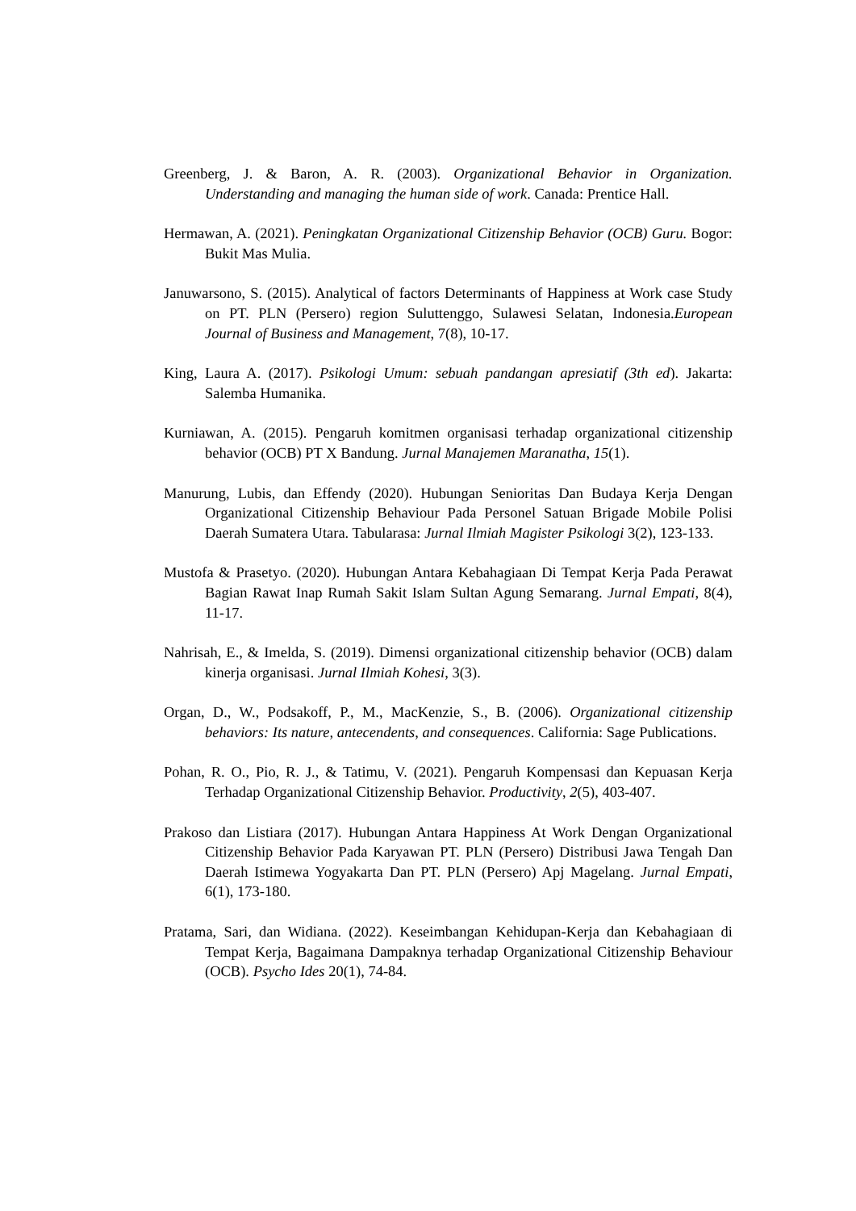Greenberg, J. & Baron, A. R. (2003). Organizational Behavior in Organization. Understanding and managing the human side of work. Canada: Prentice Hall.
Hermawan, A. (2021). Peningkatan Organizational Citizenship Behavior (OCB) Guru. Bogor: Bukit Mas Mulia.
Januwarsono, S. (2015). Analytical of factors Determinants of Happiness at Work case Study on PT. PLN (Persero) region Suluttenggo, Sulawesi Selatan, Indonesia.European Journal of Business and Management, 7(8), 10-17.
King, Laura A. (2017). Psikologi Umum: sebuah pandangan apresiatif (3th ed). Jakarta: Salemba Humanika.
Kurniawan, A. (2015). Pengaruh komitmen organisasi terhadap organizational citizenship behavior (OCB) PT X Bandung. Jurnal Manajemen Maranatha, 15(1).
Manurung, Lubis, dan Effendy (2020). Hubungan Senioritas Dan Budaya Kerja Dengan Organizational Citizenship Behaviour Pada Personel Satuan Brigade Mobile Polisi Daerah Sumatera Utara. Tabularasa: Jurnal Ilmiah Magister Psikologi 3(2), 123-133.
Mustofa & Prasetyo. (2020). Hubungan Antara Kebahagiaan Di Tempat Kerja Pada Perawat Bagian Rawat Inap Rumah Sakit Islam Sultan Agung Semarang. Jurnal Empati, 8(4), 11-17.
Nahrisah, E., & Imelda, S. (2019). Dimensi organizational citizenship behavior (OCB) dalam kinerja organisasi. Jurnal Ilmiah Kohesi, 3(3).
Organ, D., W., Podsakoff, P., M., MacKenzie, S., B. (2006). Organizational citizenship behaviors: Its nature, antecendents, and consequences. California: Sage Publications.
Pohan, R. O., Pio, R. J., & Tatimu, V. (2021). Pengaruh Kompensasi dan Kepuasan Kerja Terhadap Organizational Citizenship Behavior. Productivity, 2(5), 403-407.
Prakoso dan Listiara (2017). Hubungan Antara Happiness At Work Dengan Organizational Citizenship Behavior Pada Karyawan PT. PLN (Persero) Distribusi Jawa Tengah Dan Daerah Istimewa Yogyakarta Dan PT. PLN (Persero) Apj Magelang. Jurnal Empati, 6(1), 173-180.
Pratama, Sari, dan Widiana. (2022). Keseimbangan Kehidupan-Kerja dan Kebahagiaan di Tempat Kerja, Bagaimana Dampaknya terhadap Organizational Citizenship Behaviour (OCB). Psycho Ides 20(1), 74-84.